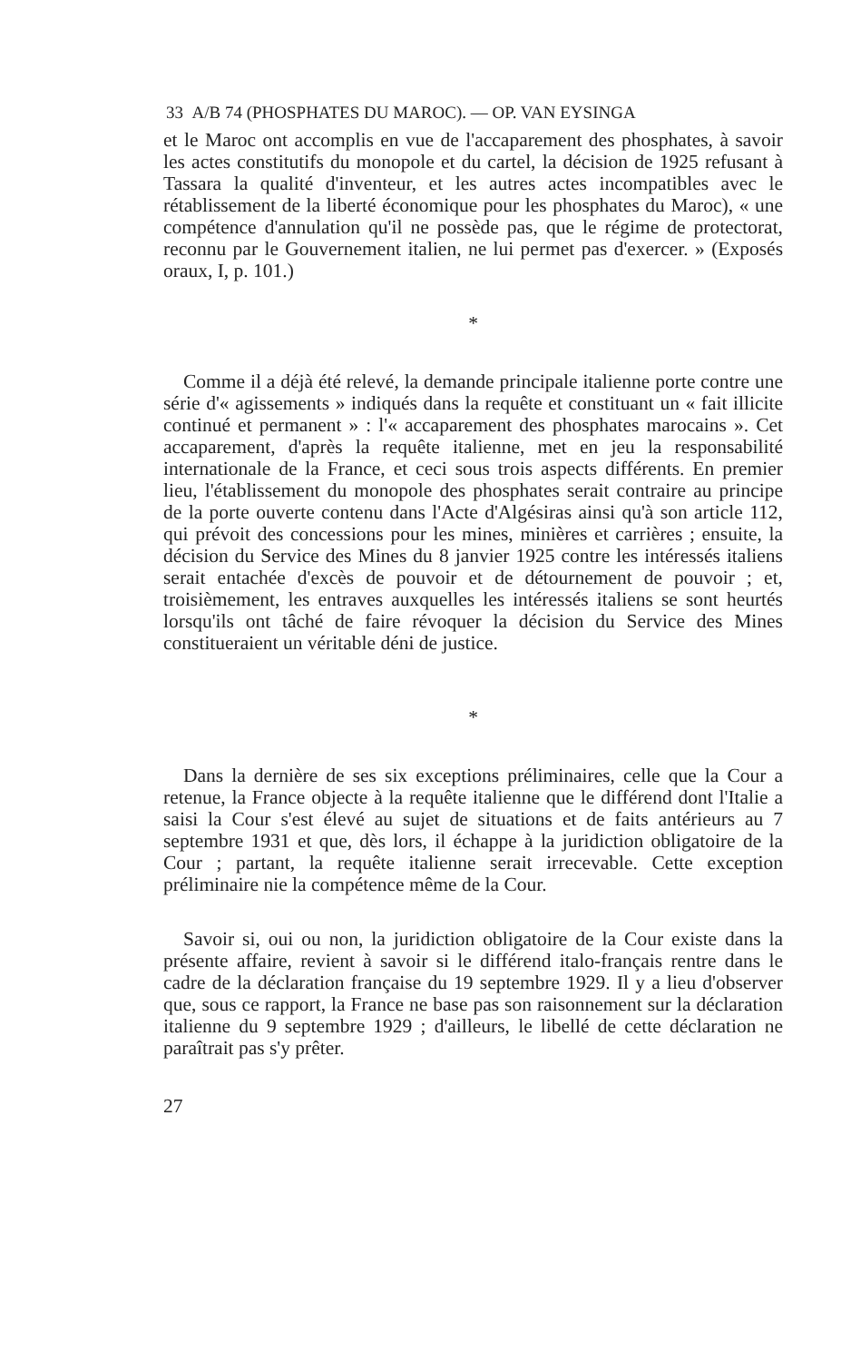33 A/B 74 (PHOSPHATES DU MAROC). — OP. VAN EYSINGA
et le Maroc ont accomplis en vue de l'accaparement des phosphates, à savoir les actes constitutifs du monopole et du cartel, la décision de 1925 refusant à Tassara la qualité d'inventeur, et les autres actes incompatibles avec le rétablissement de la liberté économique pour les phosphates du Maroc), « une compétence d'annulation qu'il ne possède pas, que le régime de protectorat, reconnu par le Gouvernement italien, ne lui permet pas d'exercer. » (Exposés oraux, I, p. 101.)
*
Comme il a déjà été relevé, la demande principale italienne porte contre une série d'« agissements » indiqués dans la requête et constituant un « fait illicite continué et permanent » : l'« accaparement des phosphates marocains ». Cet accaparement, d'après la requête italienne, met en jeu la responsabilité internationale de la France, et ceci sous trois aspects différents. En premier lieu, l'établissement du monopole des phosphates serait contraire au principe de la porte ouverte contenu dans l'Acte d'Algésiras ainsi qu'à son article 112, qui prévoit des concessions pour les mines, minières et carrières ; ensuite, la décision du Service des Mines du 8 janvier 1925 contre les intéressés italiens serait entachée d'excès de pouvoir et de détournement de pouvoir ; et, troisièmement, les entraves auxquelles les intéressés italiens se sont heurtés lorsqu'ils ont tâché de faire révoquer la décision du Service des Mines constitueraient un véritable déni de justice.
*
Dans la dernière de ses six exceptions préliminaires, celle que la Cour a retenue, la France objecte à la requête italienne que le différend dont l'Italie a saisi la Cour s'est élevé au sujet de situations et de faits antérieurs au 7 septembre 1931 et que, dès lors, il échappe à la juridiction obligatoire de la Cour ; partant, la requête italienne serait irrecevable. Cette exception préliminaire nie la compétence même de la Cour.
Savoir si, oui ou non, la juridiction obligatoire de la Cour existe dans la présente affaire, revient à savoir si le différend italo-français rentre dans le cadre de la déclaration française du 19 septembre 1929. Il y a lieu d'observer que, sous ce rapport, la France ne base pas son raisonnement sur la déclaration italienne du 9 septembre 1929 ; d'ailleurs, le libellé de cette déclaration ne paraîtrait pas s'y prêter.
27